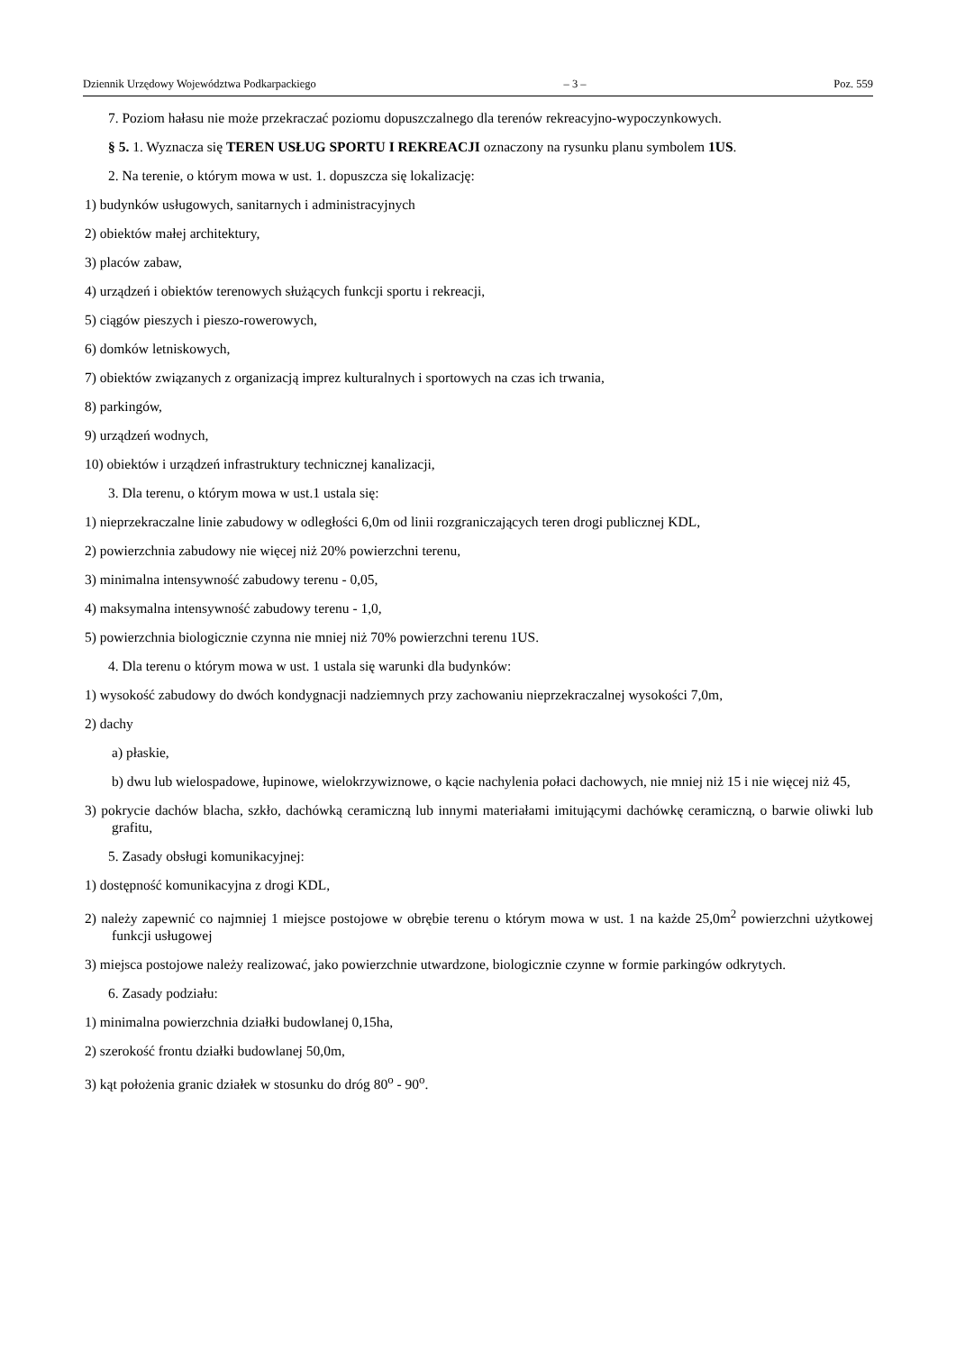Dziennik Urzędowy Województwa Podkarpackiego – 3 – Poz. 559
7. Poziom hałasu nie może przekraczać poziomu dopuszczalnego dla terenów rekreacyjno-wypoczynkowych.
§ 5. 1. Wyznacza się TEREN USŁUG SPORTU I REKREACJI oznaczony na rysunku planu symbolem 1US.
2. Na terenie, o którym mowa w ust. 1. dopuszcza się lokalizację:
1) budynków usługowych, sanitarnych i administracyjnych
2) obiektów małej architektury,
3) placów zabaw,
4) urządzeń i obiektów terenowych służących funkcji sportu i rekreacji,
5) ciągów pieszych i pieszo-rowerowych,
6) domków letniskowych,
7) obiektów związanych z organizacją imprez kulturalnych i sportowych na czas ich trwania,
8) parkingów,
9) urządzeń wodnych,
10) obiektów i urządzeń infrastruktury technicznej kanalizacji,
3. Dla terenu, o którym mowa w ust.1 ustala się:
1) nieprzekraczalne linie zabudowy w odległości 6,0m od linii rozgraniczających teren drogi publicznej KDL,
2) powierzchnia zabudowy nie więcej niż 20% powierzchni terenu,
3) minimalna intensywność zabudowy terenu - 0,05,
4) maksymalna intensywność zabudowy terenu - 1,0,
5) powierzchnia biologicznie czynna nie mniej niż 70% powierzchni terenu 1US.
4. Dla terenu o którym mowa w ust. 1 ustala się warunki dla budynków:
1) wysokość zabudowy do dwóch kondygnacji nadziemnych przy zachowaniu nieprzekraczalnej wysokości 7,0m,
2) dachy
a) płaskie,
b) dwu lub wielospadowe, łupinowe, wielokrzywiznowe, o kącie nachylenia połaci dachowych, nie mniej niż 15 i nie więcej niż 45,
3) pokrycie dachów blacha, szkło, dachówką ceramiczną lub innymi materiałami imitującymi dachówkę ceramiczną, o barwie oliwki lub grafitu,
5. Zasady obsługi komunikacyjnej:
1) dostępność komunikacyjna z drogi KDL,
2) należy zapewnić co najmniej 1 miejsce postojowe w obrębie terenu o którym mowa w ust. 1 na każde 25,0m<sup>2</sup> powierzchni użytkowej funkcji usługowej
3) miejsca postojowe należy realizować, jako powierzchnie utwardzone, biologicznie czynne w formie parkingów odkrytych.
6. Zasady podziału:
1) minimalna powierzchnia działki budowlanej 0,15ha,
2) szerokość frontu działki budowlanej 50,0m,
3) kąt położenia granic działek w stosunku do dróg 80<sup>o</sup> - 90<sup>o</sup>.